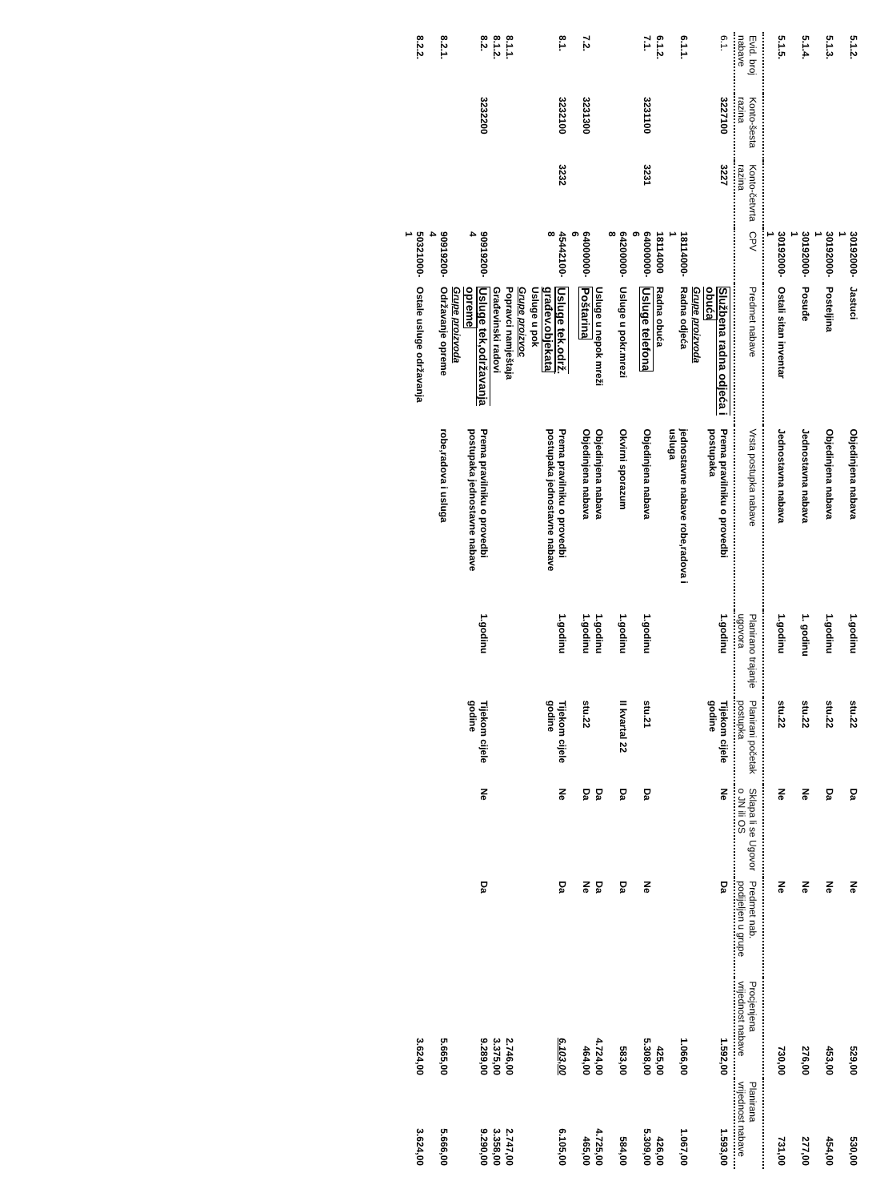| 5.1.2. | | | 30192000-1 | Jastuci | Objedinjena nabava | 1.godinu | stu.22 | Da | Ne | 529,00 | 530,00 |
| 5.1.3. | | | 30192000-1 | Posteljina | Objedinjena nabava | 1.godinu | stu.22 | Da | Ne | 453,00 | 454,00 |
| 5.1.4. | | | 30192000-1 | Posuđe | Jednostavna nabava | 1. godinu | stu.22 | Ne | Ne | 276,00 | 277,00 |
| 5.1.5. | | | 30192000-1 | Ostali sitan inventar | Jednostavna nabava | 1.godinu | stu.22 | Ne | Ne | 730,00 | 731,00 |
| Evid. broj nabave | Konto-šesta razina | Konto-četvrta razina | CPV | Predmet nabave | Vrsta postupka nabave | Planirano trajanje ugovora | Planirani početak postupka | Sklapa li se Ugovor o JN ili OS | Predmet nab. podijeljen u grupe | Procjenjena vrijednost nabave | Planirana vrijednost nabave |
| 6.1. | 3227100 | 3227 | | Službena radna odjeća i obuća | Prema pravilniku o provedbi postupaka | 1.godinu | Tijekom cijele godine | Ne | Da | 1.592,00 | 1.593,00 |
| | | | | Grupe proizvoda | | | | | | | |
| 6.1.1. | | | 18114000-1 | Radna odjeća | jednostavne nabave robe,radova i usluga | | | | | 1.066,00 | 1.067,00 |
| 6.1.2. | | | 18114000 | Radna obuća | | | | | | 425,00 | 426,00 |
| 7.1. | 3231100 | 3231 | 64000000-6 | Usluge telefona | Objedinjena nabava | 1.godinu | stu.21 | Da | Ne | 5.308,00 | 5.309,00 |
| | | | 64200000-8 | Usluge u pokr.mrezi | Okvirni sporazum | 1.godinu | II kvartal 22 | Da | Da | 583,00 | 584,00 |
| | | | | Usluge u nepok mreži | Objedinjena nabava | 1.godinu | | Da | Da | 4.724,00 | 4.725,00 |
| 7.2. | 3231300 | | 64000000-6 | Poštarina | Objedinjena nabava | 1.godinu | stu.22 | Da | Ne | 464,00 | 465,00 |
| 8.1. | 3232100 | 3232 | 45442100-8 | Usluge tek.održ. građev.objekata | Prema pravilniku o provedbi postupaka jednostavne nabave | 1.godinu | Tijekom cijele godine | Ne | Da | 6.103,00 | 6.105,00 |
| | | | | Usluge u pok | | | | | | | |
| | | | | Grupe proizvoc | | | | | | | |
| 8.1.1. | | | | Popravci namještaja | | | | | | 2.746,00 | 2.747,00 |
| 8.1.2. | | | | Građevinski radovi | | | | | | 3.375,00 | 3.358,00 |
| 8.2. | 3232200 | | 90919200-4 | Usluge tek,održavanja opreme | Prema pravilniku o provedbi postupaka jednostavne nabave | 1.godinu | Tijekom cijele godine | Ne | Da | 9.289,00 | 9.290,00 |
| | | | | Grupe proizvoda | | | | | | | |
| 8.2.1. | | | 90919200-4 | Održavanje opreme | robe,radova i usluga | | | | | 5.665,00 | 5.666,00 |
| 8.2.2. | | | 50321000-1 | Ostale usluge održavanja | | | | | | 3.624,00 | 3.624,00 |